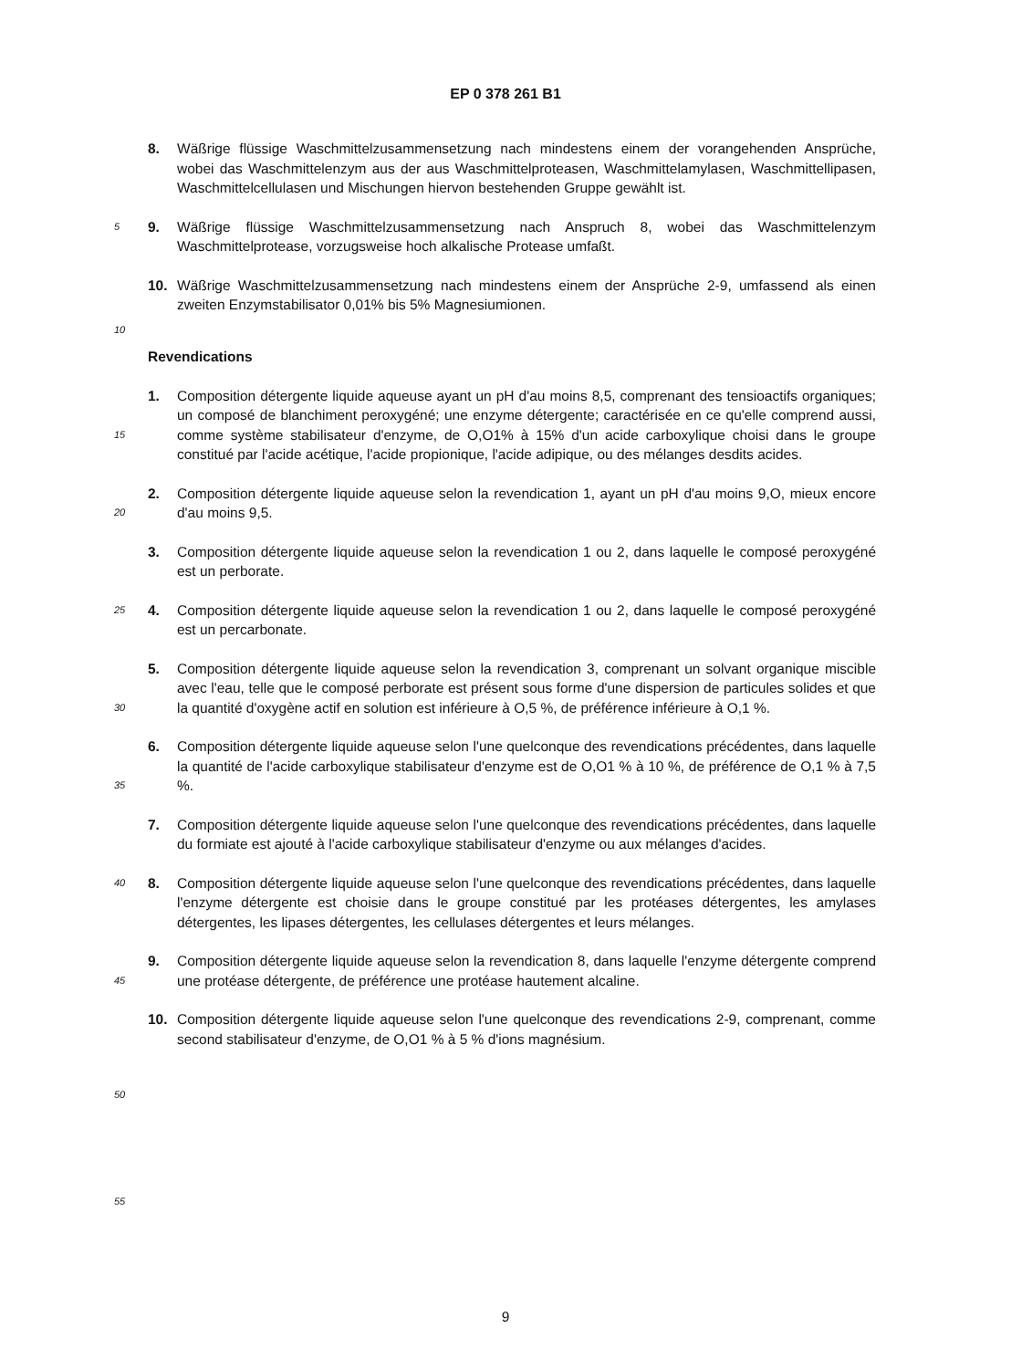EP 0 378 261 B1
8. Wäßrige flüssige Waschmittelzusammensetzung nach mindestens einem der vorangehenden Ansprüche, wobei das Waschmittelenzym aus der aus Waschmittelproteasen, Waschmittelamylasen, Waschmittellipasen, Waschmittelcellulasen und Mischungen hiervon bestehenden Gruppe gewählt ist.
5 9. Wäßrige flüssige Waschmittelzusammensetzung nach Anspruch 8, wobei das Waschmittelenzym Waschmittelprotease, vorzugsweise hoch alkalische Protease umfaßt.
10. Wäßrige Waschmittelzusammensetzung nach mindestens einem der Ansprüche 2-9, umfassend als einen zweiten Enzymstabilisator 0,01% bis 5% Magnesiumionen.
10
Revendications
15 1. Composition détergente liquide aqueuse ayant un pH d'au moins 8,5, comprenant des tensioactifs organiques; un composé de blanchiment peroxygéné; une enzyme détergente; caractérisée en ce qu'elle comprend aussi, comme système stabilisateur d'enzyme, de O,O1% à 15% d'un acide carboxylique choisi dans le groupe constitué par l'acide acétique, l'acide propionique, l'acide adipique, ou des mélanges desdits acides.
20 2. Composition détergente liquide aqueuse selon la revendication 1, ayant un pH d'au moins 9,O, mieux encore d'au moins 9,5.
3. Composition détergente liquide aqueuse selon la revendication 1 ou 2, dans laquelle le composé peroxygéné est un perborate.
25 4. Composition détergente liquide aqueuse selon la revendication 1 ou 2, dans laquelle le composé peroxygéné est un percarbonate.
30 5. Composition détergente liquide aqueuse selon la revendication 3, comprenant un solvant organique miscible avec l'eau, telle que le composé perborate est présent sous forme d'une dispersion de particules solides et que la quantité d'oxygène actif en solution est inférieure à O,5 %, de préférence inférieure à O,1 %.
35 6. Composition détergente liquide aqueuse selon l'une quelconque des revendications précédentes, dans laquelle la quantité de l'acide carboxylique stabilisateur d'enzyme est de O,O1 % à 10 %, de préférence de O,1 % à 7,5 %.
7. Composition détergente liquide aqueuse selon l'une quelconque des revendications précédentes, dans laquelle du formiate est ajouté à l'acide carboxylique stabilisateur d'enzyme ou aux mélanges d'acides.
40 8. Composition détergente liquide aqueuse selon l'une quelconque des revendications précédentes, dans laquelle l'enzyme détergente est choisie dans le groupe constitué par les protéases détergentes, les amylases détergentes, les lipases détergentes, les cellulases détergentes et leurs mélanges.
45 9. Composition détergente liquide aqueuse selon la revendication 8, dans laquelle l'enzyme détergente comprend une protéase détergente, de préférence une protéase hautement alcaline.
10. Composition détergente liquide aqueuse selon l'une quelconque des revendications 2-9, comprenant, comme second stabilisateur d'enzyme, de O,O1 % à 5 % d'ions magnésium.
50
55
9